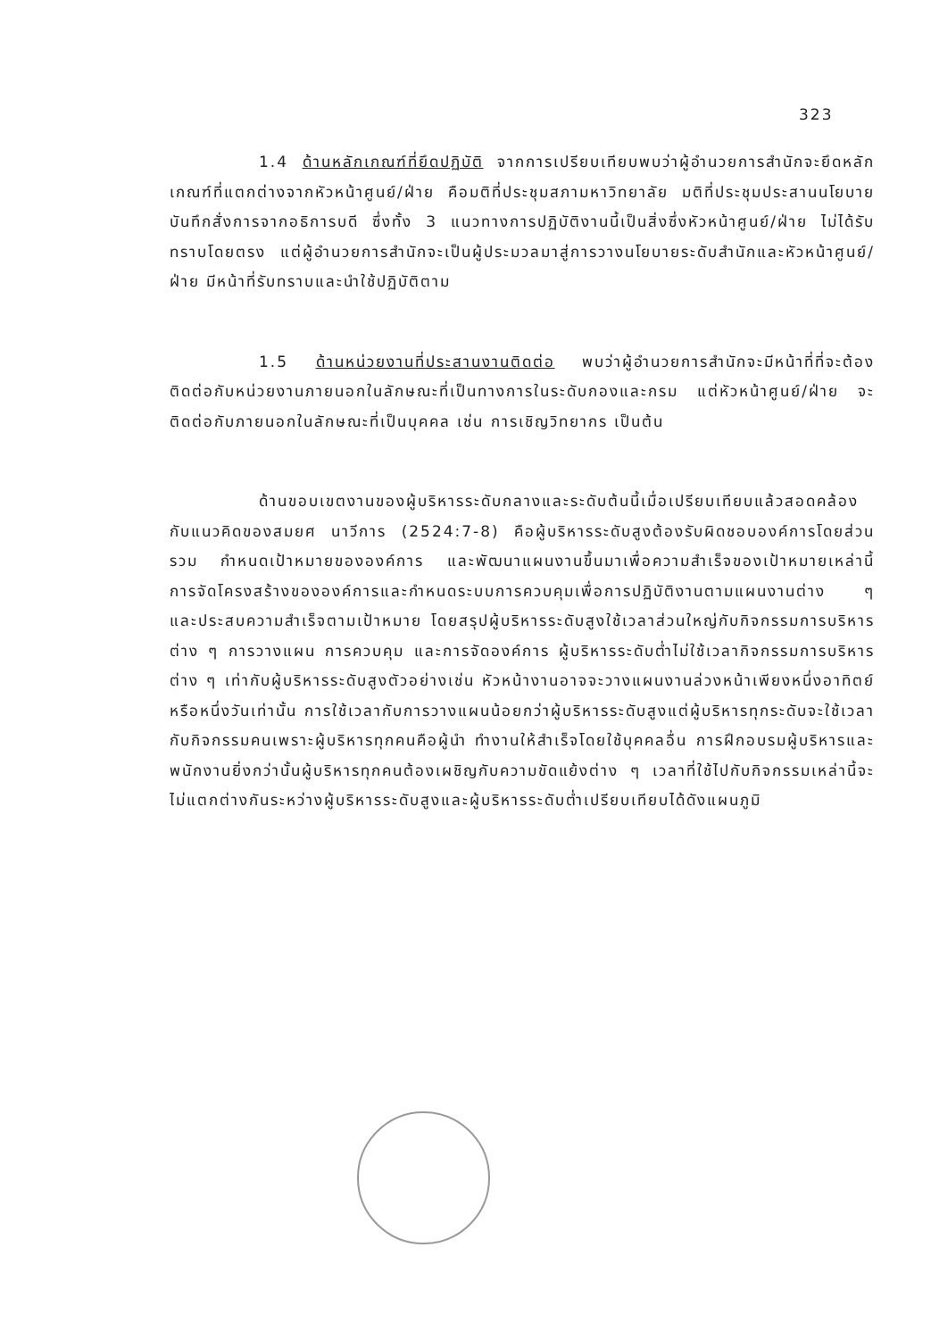323
1.4 ด้านหลักเกณฑ์ที่ยึดปฏิบัติ จากการเปรียบเทียบพบว่าผู้อำนวยการสำนักจะยึดหลักเกณฑ์ที่แตกต่างจากหัวหน้าศูนย์/ฝ่าย คือมติที่ประชุมสภามหาวิทยาลัย มติที่ประชุมประสานนโยบาย บันทึกสั่งการจากอธิการบดี ซึ่งทั้ง 3 แนวทางการปฏิบัติงานนี้เป็นสิ่งซึ่งหัวหน้าศูนย์/ฝ่าย ไม่ได้รับทราบโดยตรง แต่ผู้อำนวยการสำนักจะเป็นผู้ประมวลมาสู่การวางนโยบายระดับสำนักและหัวหน้าศูนย์/ฝ่าย มีหน้าที่รับทราบและนำใช้ปฏิบัติตาม
1.5 ด้านหน่วยงานที่ประสานงานติดต่อ พบว่าผู้อำนวยการสำนักจะมีหน้าที่ที่จะต้องติดต่อกับหน่วยงานภายนอกในลักษณะที่เป็นทางการในระดับกองและกรม แต่หัวหน้าศูนย์/ฝ่าย จะติดต่อกับภายนอกในลักษณะที่เป็นบุคคล เช่น การเชิญวิทยากร เป็นต้น
ด้านขอบเขตงานของผู้บริหารระดับกลางและระดับต้นนี้เมื่อเปรียบเทียบแล้วสอดคล้องกับแนวคิดของสมยศ นาวีการ (2524:7-8) คือผู้บริหารระดับสูงต้องรับผิดชอบองค์การโดยส่วนรวม กำหนดเป้าหมายขององค์การ และพัฒนาแผนงานขึ้นมาเพื่อความสำเร็จของเป้าหมายเหล่านี้ การจัดโครงสร้างขององค์การและกำหนดระบบการควบคุมเพื่อการปฏิบัติงานตามแผนงานต่าง ๆ และประสบความสำเร็จตามเป้าหมาย โดยสรุปผู้บริหารระดับสูงใช้เวลาส่วนใหญ่กับกิจกรรมการบริหารต่าง ๆ การวางแผน การควบคุม และการจัดองค์การ ผู้บริหารระดับต่ำไม่ใช้เวลากิจกรรมการบริหารต่าง ๆ เท่ากับผู้บริหารระดับสูงตัวอย่างเช่น หัวหน้างานอาจจะวางแผนงานล่วงหน้าเพียงหนึ่งอาทิตย์หรือหนึ่งวันเท่านั้น การใช้เวลากับการวางแผนน้อยกว่าผู้บริหารระดับสูงแต่ผู้บริหารทุกระดับจะใช้เวลากับกิจกรรมคนเพราะผู้บริหารทุกคนคือผู้นำ ทำงานให้สำเร็จโดยใช้บุคคลอื่น การฝึกอบรมผู้บริหารและพนักงานยิ่งกว่านั้นผู้บริหารทุกคนต้องเผชิญกับความขัดแย้งต่าง ๆ เวลาที่ใช้ไปกับกิจกรรมเหล่านี้จะไม่แตกต่างกันระหว่างผู้บริหารระดับสูงและผู้บริหารระดับต่ำเปรียบเทียบได้ดังแผนภูมิ